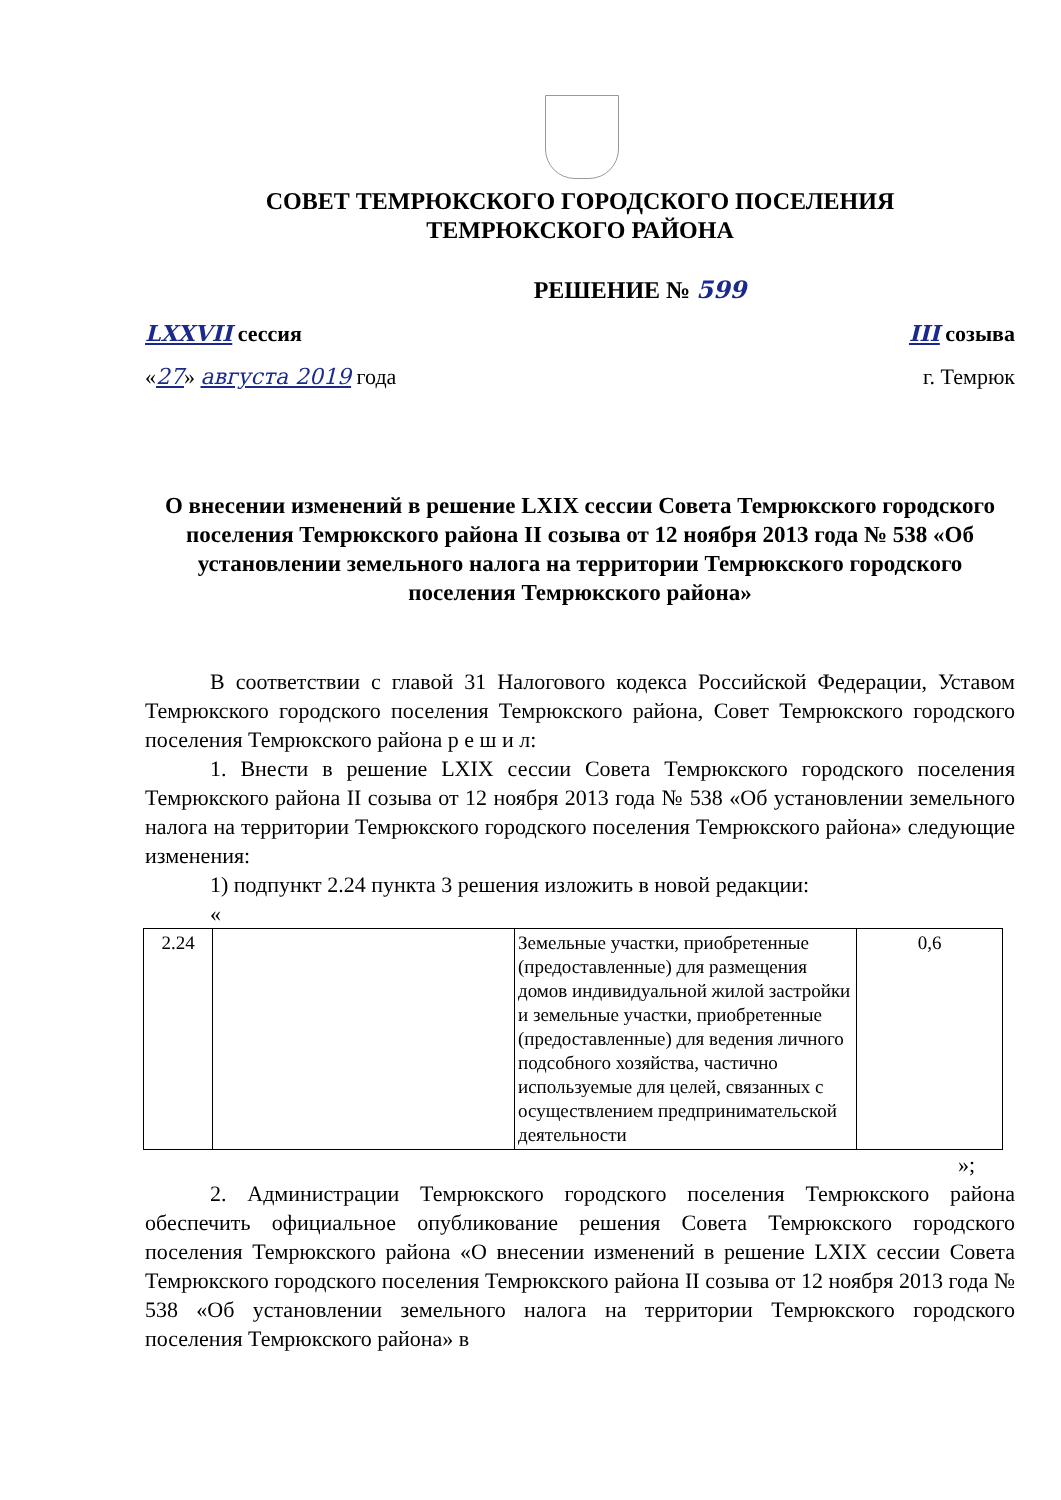СОВЕТ ТЕМРЮКСКОГО ГОРОДСКОГО ПОСЕЛЕНИЯ
ТЕМРЮКСКОГО РАЙОНА
РЕШЕНИЕ № 599
LXXVII сессия III созыва
«27» августа 2019 года г. Темрюк
О внесении изменений в решение LXIX сессии Совета Темрюкского городского поселения Темрюкского района II созыва от 12 ноября 2013 года № 538 «Об установлении земельного налога на территории Темрюкского городского поселения Темрюкского района»
В соответствии с главой 31 Налогового кодекса Российской Федерации, Уставом Темрюкского городского поселения Темрюкского района, Совет Темрюкского городского поселения Темрюкского района р е ш и л:
1. Внести в решение LXIX сессии Совета Темрюкского городского поселения Темрюкского района II созыва от 12 ноября 2013 года № 538 «Об установлении земельного налога на территории Темрюкского городского поселения Темрюкского района» следующие изменения:
1) подпункт 2.24 пункта 3 решения изложить в новой редакции:
«
| 2.24 | | Земельные участки, приобретенные (предоставленные) для размещения домов индивидуальной жилой застройки и земельные участки, приобретенные (предоставленные) для ведения личного подсобного хозяйства, частично используемые для целей, связанных с осуществлением предпринимательской деятельности | 0,6 |
»;
2. Администрации Темрюкского городского поселения Темрюкского района обеспечить официальное опубликование решения Совета Темрюкского городского поселения Темрюкского района «О внесении изменений в решение LXIX сессии Совета Темрюкского городского поселения Темрюкского района II созыва от 12 ноября 2013 года № 538 «Об установлении земельного налога на территории Темрюкского городского поселения Темрюкского района» в